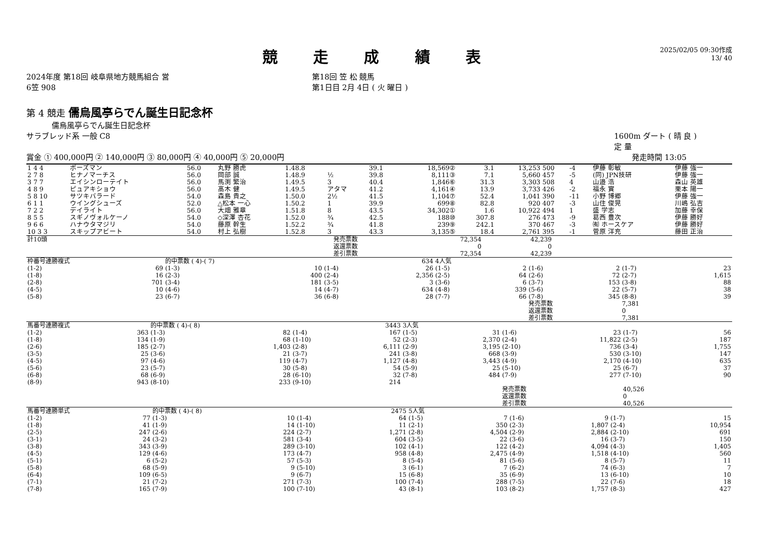競 走 成 績 表
2025/02/05 09:30作成
13/ 40
2024年度 第18回 岐阜県地方競馬組合 営
6笠 908
第18回 笠 松 競馬
第1日目 2月 4日 ( 火 曜日 )
第 4 競走 儒烏風亭らでん誕生日記念杯
儒烏風亭らでん誕生日記念杯
サラブレッド系 一般 C8 1600m ダート ( 晴 良 )
定 量
賞金 ① 400,000円 ② 140,000円 ③ 80,000円 ④ 40,000円 ⑤ 20,000円
発走時間 13:05
| 1 4 4 | ボーズマン | 56.0 | 丸野 勝虎 | 1.48.8 | | 39.1 | 18,569② | 3.1 | 13,253 | 500 | -4 | 伊藤 彰敏 | 伊藤 強一 |
| 2 7 8 | ヒナノマーチス | 56.0 | 岡部 誠 | 1.48.9 | ½ | 39.8 | 8,111③ | 7.1 | 5,660 | 457 | -5 | (同) JPN技研 | 伊藤 強一 |
| 3 7 7 | エイシンローテイト | 56.0 | 馬渕 繁治 | 1.49.5 | 3 | 40.4 | 1,846⑥ | 31.3 | 3,303 | 508 | 4 | 山邉 浩 | 森山 英雄 |
| 4 8 9 | ピュアキショウ | 56.0 | 髙木 健 | 1.49.5 | アタマ | 41.2 | 4,161④ | 13.9 | 3,733 | 426 | -2 | 福永 實 | 栗本 陽一 |
| 5 8 10 | サツキバラード | 54.0 | 森島 貴之 | 1.50.0 | 2½ | 41.5 | 1,104⑦ | 52.4 | 1,041 | 390 | -11 | 小野 博郷 | 伊藤 強一 |
| 6 1 1 | ウイングシューズ | 52.0 | △松本 一心 | 1.50.2 | 1 | 39.9 | 699⑧ | 82.8 | 920 | 407 | -3 | 山住 俊晃 | 川嶋 弘吉 |
| 7 2 2 | デイライト | 56.0 | 大畑 雅章 | 1.51.8 | 8 | 43.5 | 34,302① | 1.6 | 10,922 | 494 | 1 | 盛 学志 | 加藤 幸保 |
| 8 5 5 | スギノヴォルケーノ | 54.0 | ◇深澤 杏花 | 1.52.0 | ¾ | 42.5 | 188⑩ | 307.8 | 276 | 473 | -9 | 葛西 豊次 | 伊藤 勝好 |
| 9 6 6 | ハナウタマジリ | 54.0 | 藤原 幹生 | 1.52.2 | ¾ | 41.8 | 239⑨ | 242.1 | 370 | 467 | -3 | ㈲ ホースケア | 伊藤 勝好 |
| 10 3 3 | スキップアビート | 54.0 | 村上 弘樹 | 1.52.8 | 3 | 43.3 | 3,135⑤ | 18.4 | 2,761 | 395 | -1 | 菅原 洋充 | 藤田 正治 |
| 計10頭 | 発売票数 | 72,354 | 42,239 | |
| | 返還票数 | 0 | 0 | |
| | 差引票数 | 72,354 | 42,239 | |
| 枠番号連勝複式 | | 的中票数 ( 4)-( 7) | | 634 | | 4人気 | | | | | |
| (1-2) | 69 | (1-3) | 10 | (1-4) | 26 | (1-5) | 2 | (1-6) | 2 | (1-7) | 23 |
| (1-8) | 16 | (2-3) | 400 | (2-4) | 2,356 | (2-5) | 64 | (2-6) | 72 | (2-7) | 1,615 |
| (2-8) | 701 | (3-4) | 181 | (3-5) | 3 | (3-6) | 6 | (3-7) | 153 | (3-8) | 88 |
| (4-5) | 10 | (4-6) | 14 | (4-7) | 634 | (4-8) | 339 | (5-6) | 22 | (5-7) | 38 |
| (5-8) | 23 | (6-7) | 36 | (6-8) | 28 | (7-7) | 66 | (7-8) | 345 | (8-8) | 39 |
| | | | | | | | | 発売票数 | | 7,381 | |
| | | | | | | | | 返還票数 | | 0 | |
| | | | | | | | | 差引票数 | | 7,381 | |
| 馬番号連勝複式 | | 的中票数 ( 4)-( 8) | | 3443 | | 3人気 | | | | | |
| (1-2) | 363 | (1-3) | 82 | (1-4) | 167 | (1-5) | 31 | (1-6) | 23 | (1-7) | 56 |
| (1-8) | 134 | (1-9) | 68 | (1-10) | 52 | (2-3) | 2,370 | (2-4) | 11,822 | (2-5) | 187 |
| (2-6) | 185 | (2-7) | 1,403 | (2-8) | 6,111 | (2-9) | 3,195 | (2-10) | 736 | (3-4) | 1,755 |
| (3-5) | 25 | (3-6) | 21 | (3-7) | 241 | (3-8) | 668 | (3-9) | 530 | (3-10) | 147 |
| (4-5) | 97 | (4-6) | 119 | (4-7) | 1,127 | (4-8) | 3,443 | (4-9) | 2,170 | (4-10) | 635 |
| (5-6) | 23 | (5-7) | 30 | (5-8) | 54 | (5-9) | 25 | (5-10) | 25 | (6-7) | 37 |
| (6-8) | 68 | (6-9) | 28 | (6-10) | 32 | (7-8) | 484 | (7-9) | 277 | (7-10) | 90 |
| (8-9) | 943 | (8-10) | 233 | (9-10) | 214 | | | | | | |
| | | | | | | | | 発売票数 | | 40,526 | |
| | | | | | | | | 返還票数 | | 0 | |
| | | | | | | | | 差引票数 | | 40,526 | |
| 馬番号連勝単式 | | 的中票数 ( 4)-( 8) | | 2475 | | 5人気 | | | | | |
| (1-2) | 77 | (1-3) | 10 | (1-4) | 64 | (1-5) | 7 | (1-6) | 9 | (1-7) | 15 |
| (1-8) | 41 | (1-9) | 14 | (1-10) | 11 | (2-1) | 350 | (2-3) | 1,807 | (2-4) | 10,954 |
| (2-5) | 247 | (2-6) | 224 | (2-7) | 1,271 | (2-8) | 4,504 | (2-9) | 2,884 | (2-10) | 691 |
| (3-1) | 24 | (3-2) | 581 | (3-4) | 604 | (3-5) | 22 | (3-6) | 16 | (3-7) | 150 |
| (3-8) | 343 | (3-9) | 289 | (3-10) | 102 | (4-1) | 122 | (4-2) | 4,094 | (4-3) | 1,405 |
| (4-5) | 129 | (4-6) | 173 | (4-7) | 958 | (4-8) | 2,475 | (4-9) | 1,518 | (4-10) | 560 |
| (5-1) | 6 | (5-2) | 57 | (5-3) | 8 | (5-4) | 81 | (5-6) | 8 | (5-7) | 11 |
| (5-8) | 68 | (5-9) | 9 | (5-10) | 3 | (6-1) | 7 | (6-2) | 74 | (6-3) | 7 |
| (6-4) | 109 | (6-5) | 9 | (6-7) | 15 | (6-8) | 35 | (6-9) | 13 | (6-10) | 10 |
| (7-1) | 21 | (7-2) | 271 | (7-3) | 100 | (7-4) | 288 | (7-5) | 22 | (7-6) | 18 |
| (7-8) | 165 | (7-9) | 100 | (7-10) | 43 | (8-1) | 103 | (8-2) | 1,757 | (8-3) | 427 |